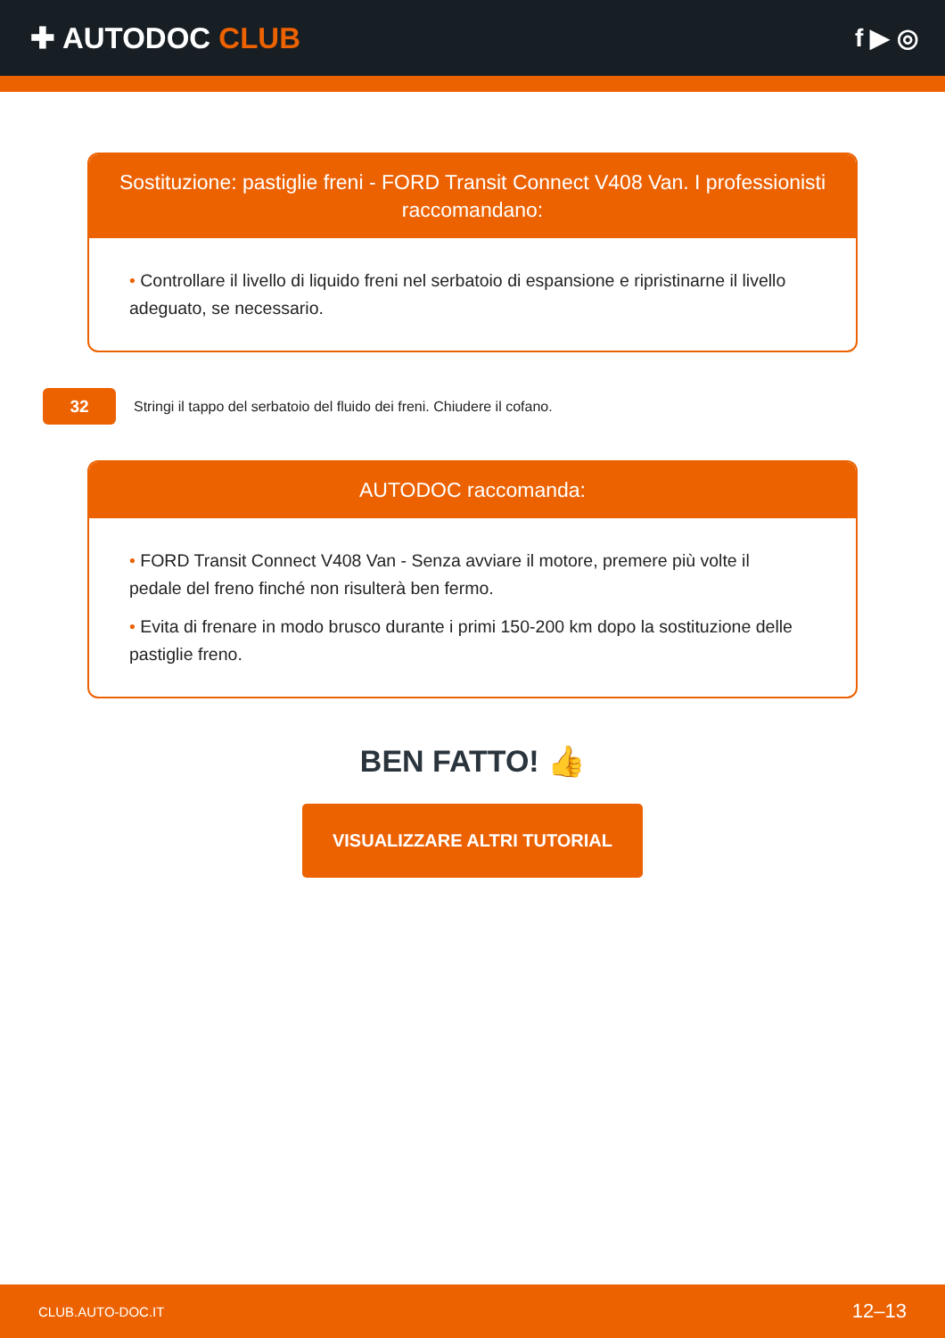✚ AUTODOC CLUB
f ▶ ◎
Sostituzione: pastiglie freni - FORD Transit Connect V408 Van. I professionisti raccomandano:
• Controllare il livello di liquido freni nel serbatoio di espansione e ripristinarne il livello adeguato, se necessario.
32
Stringi il tappo del serbatoio del fluido dei freni. Chiudere il cofano.
AUTODOC raccomanda:
• FORD Transit Connect V408 Van - Senza avviare il motore, premere più volte il pedale del freno finché non risulterà ben fermo.
• Evita di frenare in modo brusco durante i primi 150-200 km dopo la sostituzione delle pastiglie freno.
BEN FATTO! 👍
VISUALIZZARE ALTRI TUTORIAL
CLUB.AUTO-DOC.IT 12–13